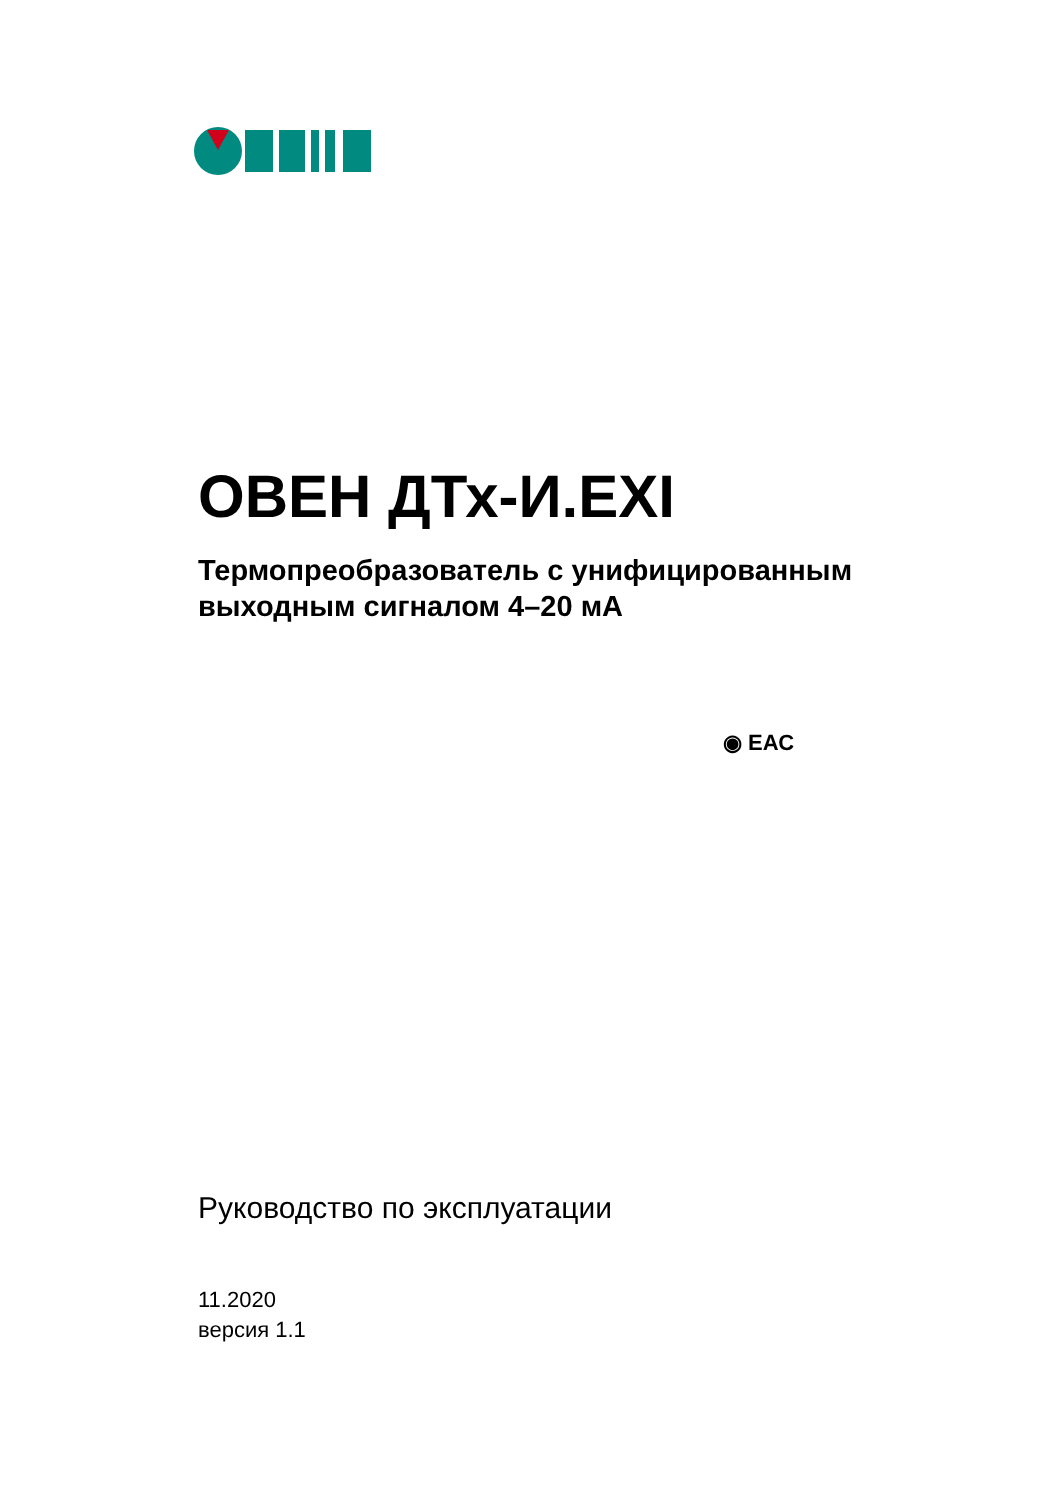ОВЕН ДТх-И.EXI
Термопреобразователь с унифицированным
выходным сигналом 4–20 мА
◉ ЕАС
Руководство по эксплуатации
11.2020
версия 1.1